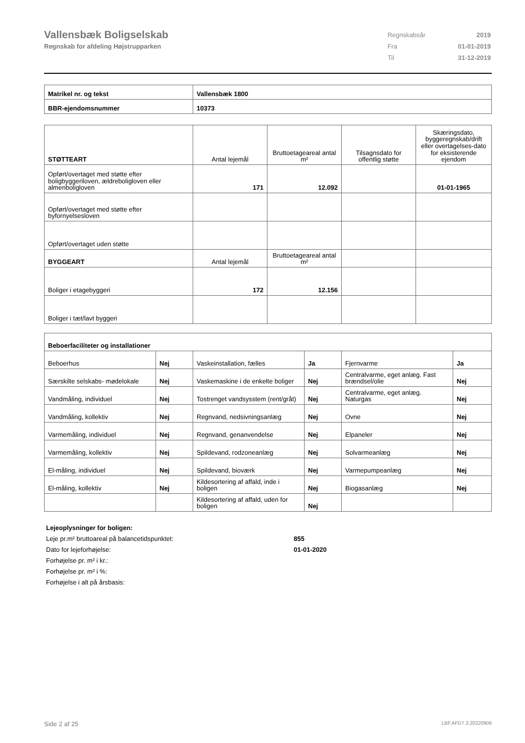Vallensbæk Boligselskab
Regnskab for afdeling Højstrupparken
| Regnskabsår | 2019 |
| Fra | 01-01-2019 |
| Til | 31-12-2019 |
| Matrikel nr. og tekst | Vallensbæk 1800 |
| BBR-ejendomsnummer | 10373 |
| STØTTEART | Antal lejemål | Bruttoetageareal antal m² | Tilsagnsdato for offentlig støtte | Skæringsdato, byggeregnskab/drift eller overtagelses-dato for eksisterende ejendom |
| Opført/overtaget med støtte efter boligbyggeriloven, ældreboligloven eller almenboligloven | 171 | 12.092 | | 01-01-1965 |
| Opført/overtaget med støtte efter byfornyelsesloven | | | | |
| Opført/overtaget uden støtte | | | | |
| BYGGEART | Antal lejemål | Bruttoetageareal antal m² | | |
| Boliger i etagebyggeri | 172 | 12.156 | | |
| Boliger i tæt/lavt byggeri | | | | |
| Beboerfaciliteter og installationer | | | | | |
| Beboerhus | Nej | Vaskeinstallation, fælles | Ja | Fjernvarme | Ja |
| Særskilte selskabs- mødelokale | Nej | Vaskemaskine i de enkelte boliger | Nej | Centralvarme, eget anlæg. Fast brændsel/olie | Nej |
| Vandmåling, individuel | Nej | Tostrenget vandsysstem (rent/gråt) | Nej | Centralvarme, eget anlæg. Naturgas | Nej |
| Vandmåling, kollektiv | Nej | Regnvand, nedsivningsanlæg | Nej | Ovne | Nej |
| Varmemåling, individuel | Nej | Regnvand, genanvendelse | Nej | Elpaneler | Nej |
| Varmemåling, kollektiv | Nej | Spildevand, rodzoneanlæg | Nej | Solvarmeanlæg | Nej |
| El-måling, individuel | Nej | Spildevand, bioværk | Nej | Varmepumpeanlæg | Nej |
| El-måling, kollektiv | Nej | Kildesortering af affald, inde i boligen | Nej | Biogasanlæg | Nej |
| | | Kildesortering af affald, uden for boligen | Nej | | |
Lejeoplysninger for boligen:
Leje pr.m² bruttoareal på balancetidspunktet: 855
Dato for lejeforhøjelse: 01-01-2020
Forhøjelse pr. m² i kr.:
Forhøjelse pr. m² i %:
Forhøjelse i alt på årsbasis:
Side 2 af 25 LBF.AFD7.3.20220906